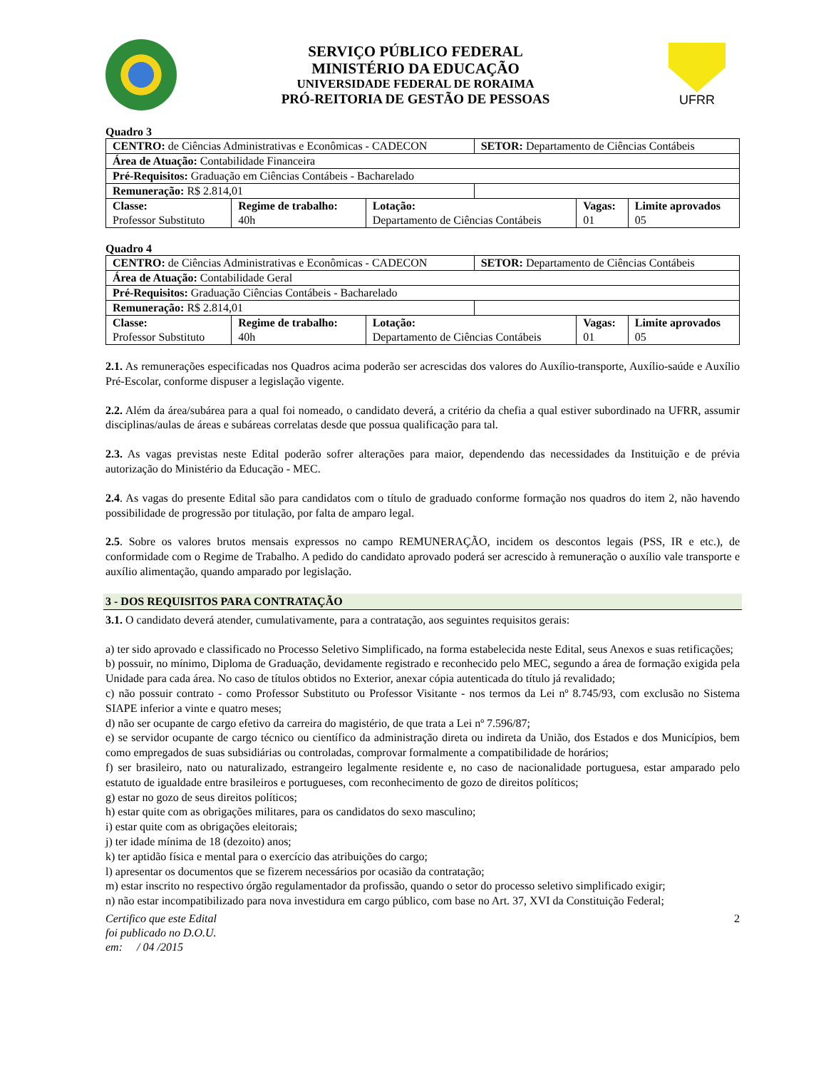SERVIÇO PÚBLICO FEDERAL
MINISTÉRIO DA EDUCAÇÃO
UNIVERSIDADE FEDERAL DE RORAIMA
PRÓ-REITORIA DE GESTÃO DE PESSOAS
UFRR
Quadro 3
| CENTRO: de Ciências Administrativas e Econômicas - CADECON | | | SETOR: Departamento de Ciências Contábeis | | |
| Área de Atuação: Contabilidade Financeira | | | | | |
| Pré-Requisitos: Graduação em Ciências Contábeis - Bacharelado | | | | | |
| Remuneração: R$ 2.814,01 | | | | | |
| Classe: Professor Substituto | Regime de trabalho: 40h | Lotação: Departamento de Ciências Contábeis | | Vagas: 01 | Limite aprovados 05 |
Quadro 4
| CENTRO: de Ciências Administrativas e Econômicas - CADECON | | | SETOR: Departamento de Ciências Contábeis | | |
| Área de Atuação: Contabilidade Geral | | | | | |
| Pré-Requisitos: Graduação Ciências Contábeis - Bacharelado | | | | | |
| Remuneração: R$ 2.814,01 | | | | | |
| Classe: Professor Substituto | Regime de trabalho: 40h | Lotação: Departamento de Ciências Contábeis | | Vagas: 01 | Limite aprovados 05 |
2.1. As remunerações especificadas nos Quadros acima poderão ser acrescidas dos valores do Auxílio-transporte, Auxílio-saúde e Auxílio Pré-Escolar, conforme dispuser a legislação vigente.
2.2. Além da área/subárea para a qual foi nomeado, o candidato deverá, a critério da chefia a qual estiver subordinado na UFRR, assumir disciplinas/aulas de áreas e subáreas correlatas desde que possua qualificação para tal.
2.3. As vagas previstas neste Edital poderão sofrer alterações para maior, dependendo das necessidades da Instituição e de prévia autorização do Ministério da Educação - MEC.
2.4. As vagas do presente Edital são para candidatos com o título de graduado conforme formação nos quadros do item 2, não havendo possibilidade de progressão por titulação, por falta de amparo legal.
2.5. Sobre os valores brutos mensais expressos no campo REMUNERAÇÃO, incidem os descontos legais (PSS, IR e etc.), de conformidade com o Regime de Trabalho. A pedido do candidato aprovado poderá ser acrescido à remuneração o auxílio vale transporte e auxílio alimentação, quando amparado por legislação.
3 - DOS REQUISITOS PARA CONTRATAÇÃO
3.1. O candidato deverá atender, cumulativamente, para a contratação, aos seguintes requisitos gerais:
a) ter sido aprovado e classificado no Processo Seletivo Simplificado, na forma estabelecida neste Edital, seus Anexos e suas retificações;
b) possuir, no mínimo, Diploma de Graduação, devidamente registrado e reconhecido pelo MEC, segundo a área de formação exigida pela Unidade para cada área. No caso de títulos obtidos no Exterior, anexar cópia autenticada do título já revalidado;
c) não possuir contrato - como Professor Substituto ou Professor Visitante - nos termos da Lei nº 8.745/93, com exclusão no Sistema SIAPE inferior a vinte e quatro meses;
d) não ser ocupante de cargo efetivo da carreira do magistério, de que trata a Lei nº 7.596/87;
e) se servidor ocupante de cargo técnico ou científico da administração direta ou indireta da União, dos Estados e dos Municípios, bem como empregados de suas subsidiárias ou controladas, comprovar formalmente a compatibilidade de horários;
f) ser brasileiro, nato ou naturalizado, estrangeiro legalmente residente e, no caso de nacionalidade portuguesa, estar amparado pelo estatuto de igualdade entre brasileiros e portugueses, com reconhecimento de gozo de direitos políticos;
g) estar no gozo de seus direitos políticos;
h) estar quite com as obrigações militares, para os candidatos do sexo masculino;
i) estar quite com as obrigações eleitorais;
j) ter idade mínima de 18 (dezoito) anos;
k) ter aptidão física e mental para o exercício das atribuições do cargo;
l) apresentar os documentos que se fizerem necessários por ocasião da contratação;
m) estar inscrito no respectivo órgão regulamentador da profissão, quando o setor do processo seletivo simplificado exigir;
n) não estar incompatibilizado para nova investidura em cargo público, com base no Art. 37, XVI da Constituição Federal;
Certifico que este Edital
foi publicado no D.O.U.
em: / 04 /2015
2